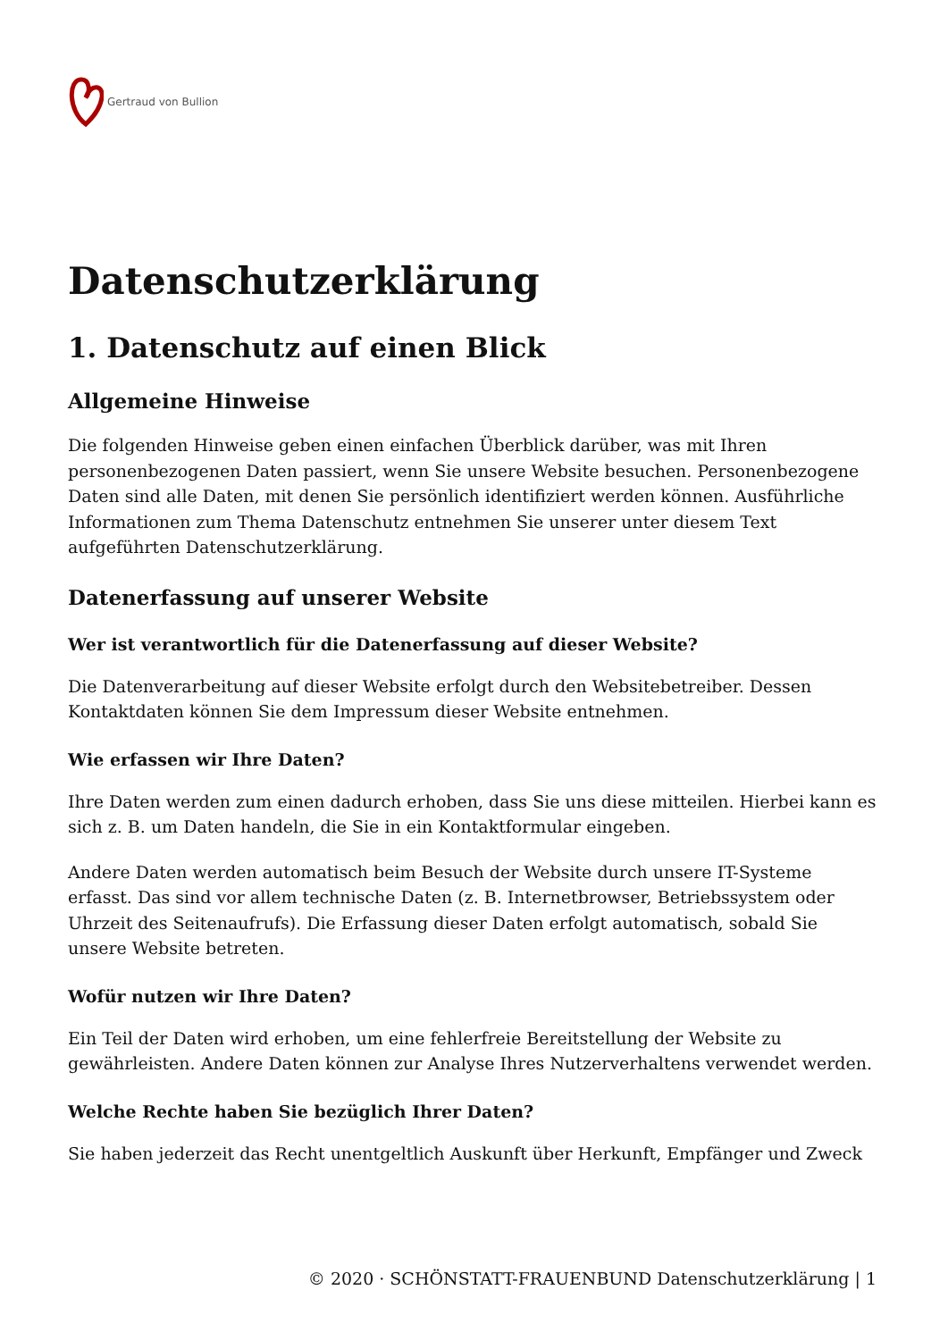Gertraud von Bullion
Datenschutzerklärung
1. Datenschutz auf einen Blick
Allgemeine Hinweise
Die folgenden Hinweise geben einen einfachen Überblick darüber, was mit Ihren personenbezogenen Daten passiert, wenn Sie unsere Website besuchen. Personenbezogene Daten sind alle Daten, mit denen Sie persönlich identifiziert werden können. Ausführliche Informationen zum Thema Datenschutz entnehmen Sie unserer unter diesem Text aufgeführten Datenschutzerklärung.
Datenerfassung auf unserer Website
Wer ist verantwortlich für die Datenerfassung auf dieser Website?
Die Datenverarbeitung auf dieser Website erfolgt durch den Websitebetreiber. Dessen Kontaktdaten können Sie dem Impressum dieser Website entnehmen.
Wie erfassen wir Ihre Daten?
Ihre Daten werden zum einen dadurch erhoben, dass Sie uns diese mitteilen. Hierbei kann es sich z. B. um Daten handeln, die Sie in ein Kontaktformular eingeben.
Andere Daten werden automatisch beim Besuch der Website durch unsere IT-Systeme erfasst. Das sind vor allem technische Daten (z. B. Internetbrowser, Betriebssystem oder Uhrzeit des Seitenaufrufs). Die Erfassung dieser Daten erfolgt automatisch, sobald Sie unsere Website betreten.
Wofür nutzen wir Ihre Daten?
Ein Teil der Daten wird erhoben, um eine fehlerfreie Bereitstellung der Website zu gewährleisten. Andere Daten können zur Analyse Ihres Nutzerverhaltens verwendet werden.
Welche Rechte haben Sie bezüglich Ihrer Daten?
Sie haben jederzeit das Recht unentgeltlich Auskunft über Herkunft, Empfänger und Zweck
© 2020 · SCHÖNSTATT-FRAUENBUND Datenschutzerklärung | 1